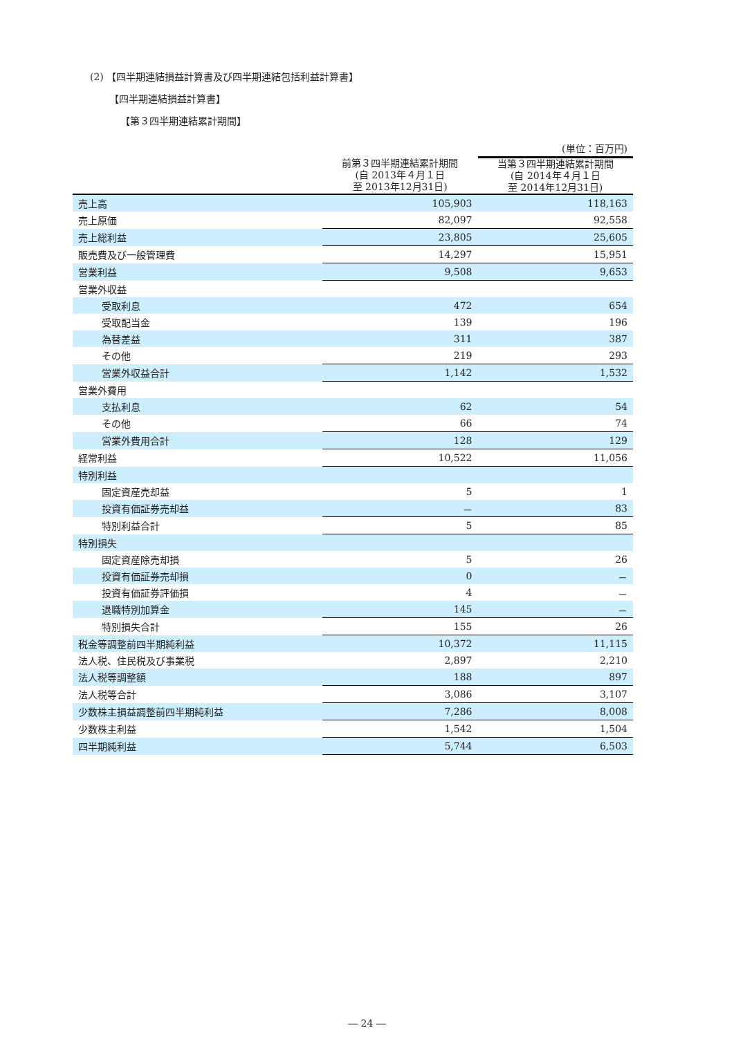(2) 【四半期連結損益計算書及び四半期連結包括利益計算書】
【四半期連結損益計算書】
【第３四半期連結累計期間】
| | | (単位：百万円) |
| | 前第３四半期連結累計期間 (自 2013年４月１日 至 2013年12月31日) | 当第３四半期連結累計期間 (自 2014年４月１日 至 2014年12月31日) |
| 売上高 | 105,903 | 118,163 |
| 売上原価 | 82,097 | 92,558 |
| 売上総利益 | 23,805 | 25,605 |
| 販売費及び一般管理費 | 14,297 | 15,951 |
| 営業利益 | 9,508 | 9,653 |
| 営業外収益 | | |
| 受取利息 | 472 | 654 |
| 受取配当金 | 139 | 196 |
| 為替差益 | 311 | 387 |
| その他 | 219 | 293 |
| 営業外収益合計 | 1,142 | 1,532 |
| 営業外費用 | | |
| 支払利息 | 62 | 54 |
| その他 | 66 | 74 |
| 営業外費用合計 | 128 | 129 |
| 経常利益 | 10,522 | 11,056 |
| 特別利益 | | |
| 固定資産売却益 | 5 | 1 |
| 投資有価証券売却益 | － | 83 |
| 特別利益合計 | 5 | 85 |
| 特別損失 | | |
| 固定資産除売却損 | 5 | 26 |
| 投資有価証券売却損 | 0 | － |
| 投資有価証券評価損 | 4 | － |
| 退職特別加算金 | 145 | － |
| 特別損失合計 | 155 | 26 |
| 税金等調整前四半期純利益 | 10,372 | 11,115 |
| 法人税、住民税及び事業税 | 2,897 | 2,210 |
| 法人税等調整額 | 188 | 897 |
| 法人税等合計 | 3,086 | 3,107 |
| 少数株主損益調整前四半期純利益 | 7,286 | 8,008 |
| 少数株主利益 | 1,542 | 1,504 |
| 四半期純利益 | 5,744 | 6,503 |
― 24 ―